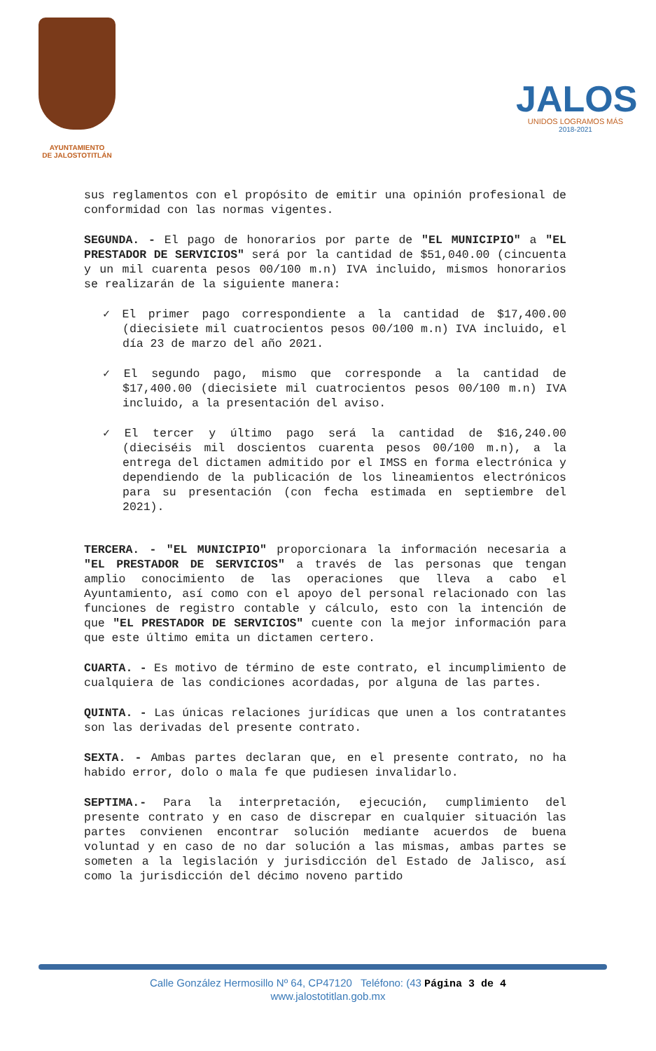AYUNTAMIENTO
DE JALOSTOTITLÁN
JALOS
UNIDOS LOGRAMOS MÁS
2018-2021
sus reglamentos con el propósito de emitir una opinión profesional de conformidad con las normas vigentes.
SEGUNDA. - El pago de honorarios por parte de "EL MUNICIPIO" a "EL PRESTADOR DE SERVICIOS" será por la cantidad de $51,040.00 (cincuenta y un mil cuarenta pesos 00/100 m.n) IVA incluido, mismos honorarios se realizarán de la siguiente manera:
✓ El primer pago correspondiente a la cantidad de $17,400.00 (diecisiete mil cuatrocientos pesos 00/100 m.n) IVA incluido, el día 23 de marzo del año 2021.
✓ El segundo pago, mismo que corresponde a la cantidad de $17,400.00 (diecisiete mil cuatrocientos pesos 00/100 m.n) IVA incluido, a la presentación del aviso.
✓ El tercer y último pago será la cantidad de $16,240.00 (dieciséis mil doscientos cuarenta pesos 00/100 m.n), a la entrega del dictamen admitido por el IMSS en forma electrónica y dependiendo de la publicación de los lineamientos electrónicos para su presentación (con fecha estimada en septiembre del 2021).
TERCERA. - "EL MUNICIPIO" proporcionara la información necesaria a "EL PRESTADOR DE SERVICIOS" a través de las personas que tengan amplio conocimiento de las operaciones que lleva a cabo el Ayuntamiento, así como con el apoyo del personal relacionado con las funciones de registro contable y cálculo, esto con la intención de que "EL PRESTADOR DE SERVICIOS" cuente con la mejor información para que este último emita un dictamen certero.
CUARTA. - Es motivo de término de este contrato, el incumplimiento de cualquiera de las condiciones acordadas, por alguna de las partes.
QUINTA. - Las únicas relaciones jurídicas que unen a los contratantes son las derivadas del presente contrato.
SEXTA. - Ambas partes declaran que, en el presente contrato, no ha habido error, dolo o mala fe que pudiesen invalidarlo.
SEPTIMA.- Para la interpretación, ejecución, cumplimiento del presente contrato y en caso de discrepar en cualquier situación las partes convienen encontrar solución mediante acuerdos de buena voluntad y en caso de no dar solución a las mismas, ambas partes se someten a la legislación y jurisdicción del Estado de Jalisco, así como la jurisdicción del décimo noveno partido
Calle González Hermosillo Nº 64, CP47120 Teléfono: (43 Página 3 de 4
www.jalostotitlan.gob.mx